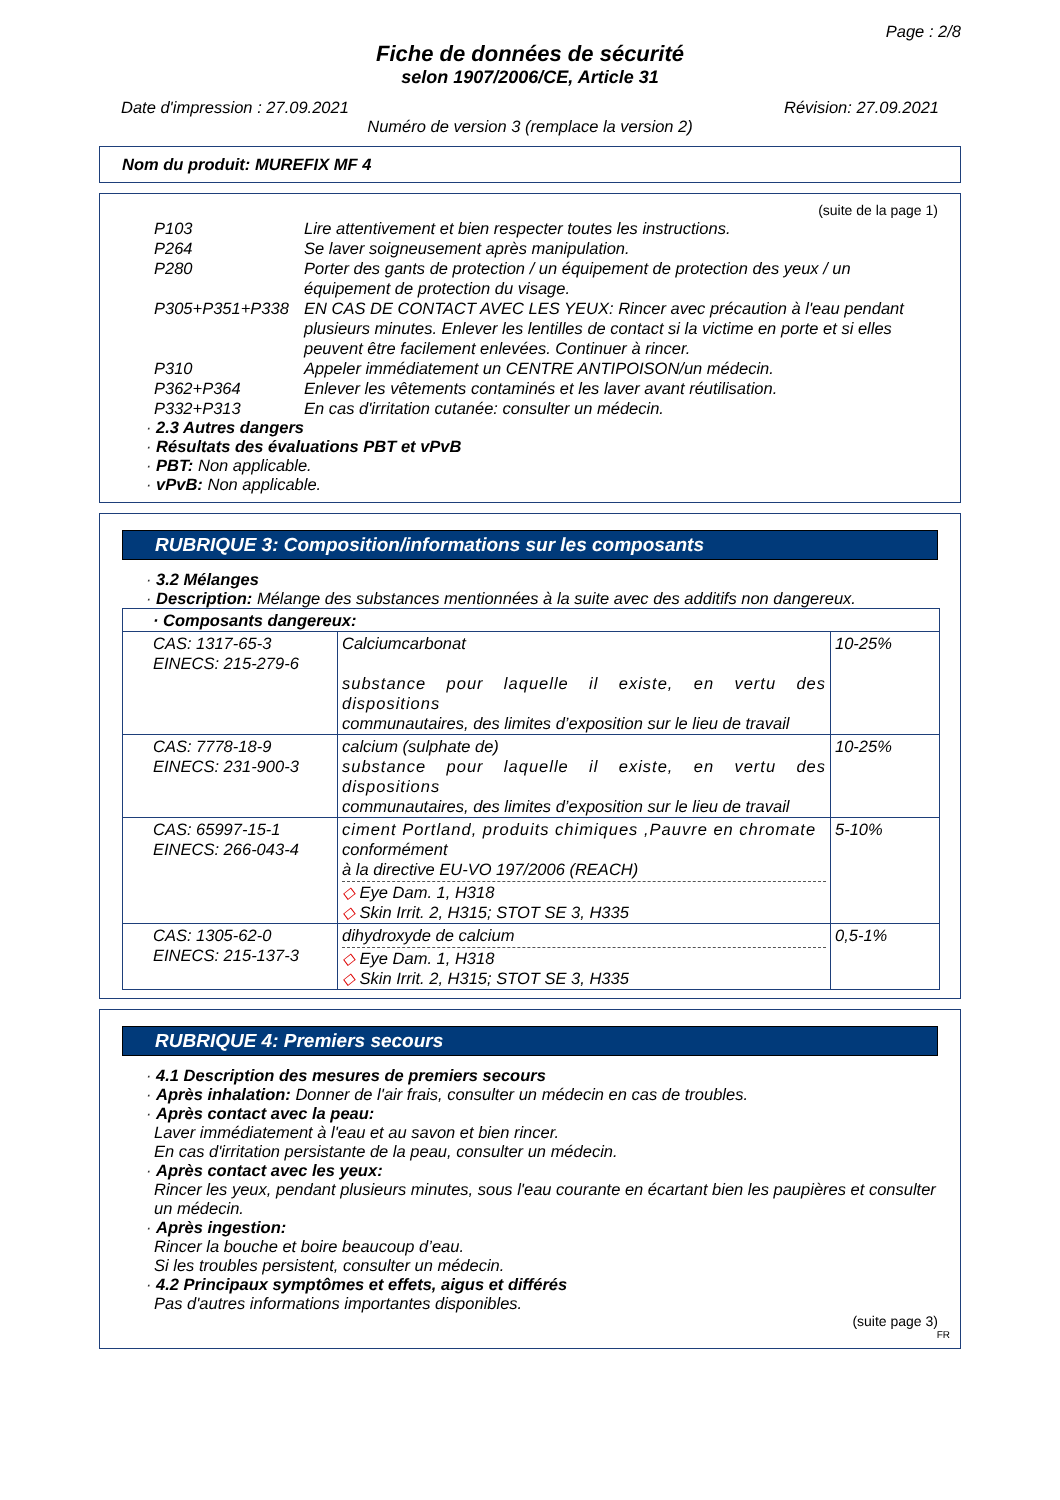Page : 2/8
Fiche de données de sécurité
selon 1907/2006/CE, Article 31
Date d'impression : 27.09.2021 Révision: 27.09.2021
Numéro de version 3 (remplace la version 2)
Nom du produit: MUREFIX MF 4
(suite de la page 1)
| P103 | Lire attentivement et bien respecter toutes les instructions. |
| P264 | Se laver soigneusement après manipulation. |
| P280 | Porter des gants de protection / un équipement de protection des yeux / un équipement de protection du visage. |
| P305+P351+P338 | EN CAS DE CONTACT AVEC LES YEUX: Rincer avec précaution à l'eau pendant plusieurs minutes. Enlever les lentilles de contact si la victime en porte et si elles peuvent être facilement enlevées. Continuer à rincer. |
| P310 | Appeler immédiatement un CENTRE ANTIPOISON/un médecin. |
| P362+P364 | Enlever les vêtements contaminés et les laver avant réutilisation. |
| P332+P313 | En cas d'irritation cutanée: consulter un médecin. |
· 2.3 Autres dangers
· Résultats des évaluations PBT et vPvB
· PBT: Non applicable.
· vPvB: Non applicable.
RUBRIQUE 3: Composition/informations sur les composants
· 3.2 Mélanges
· Description: Mélange des substances mentionnées à la suite avec des additifs non dangereux.
| · Composants dangereux: | | |
| CAS: 1317-65-3 EINECS: 215-279-6 | Calciumcarbonat substance pour laquelle il existe, en vertu des dispositions communautaires, des limites d’exposition sur le lieu de travail | 10-25% |
| CAS: 7778-18-9 EINECS: 231-900-3 | calcium (sulphate de) substance pour laquelle il existe, en vertu des dispositions communautaires, des limites d’exposition sur le lieu de travail | 10-25% |
| CAS: 65997-15-1 EINECS: 266-043-4 | ciment Portland, produits chimiques ,Pauvre en chromate conformément à la directive EU-VO 197/2006 (REACH) ◇ Eye Dam. 1, H318 ◇ Skin Irrit. 2, H315; STOT SE 3, H335 | 5-10% |
| CAS: 1305-62-0 EINECS: 215-137-3 | dihydroxyde de calcium ◇ Eye Dam. 1, H318 ◇ Skin Irrit. 2, H315; STOT SE 3, H335 | 0,5-1% |
RUBRIQUE 4: Premiers secours
· 4.1 Description des mesures de premiers secours
· Après inhalation: Donner de l'air frais, consulter un médecin en cas de troubles.
· Après contact avec la peau:
Laver immédiatement à l'eau et au savon et bien rincer.
En cas d'irritation persistante de la peau, consulter un médecin.
· Après contact avec les yeux:
Rincer les yeux, pendant plusieurs minutes, sous l'eau courante en écartant bien les paupières et consulter un médecin.
· Après ingestion:
Rincer la bouche et boire beaucoup d’eau.
Si les troubles persistent, consulter un médecin.
· 4.2 Principaux symptômes et effets, aigus et différés
Pas d'autres informations importantes disponibles.
(suite page 3)
FR